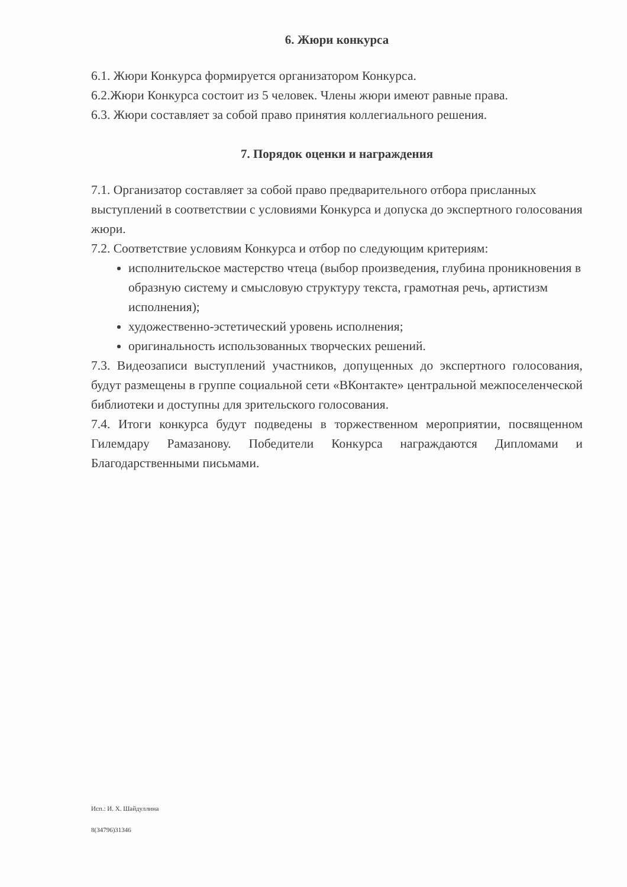6. Жюри конкурса
6.1. Жюри Конкурса формируется организатором Конкурса.
6.2.Жюри Конкурса состоит из 5 человек. Члены жюри имеют равные права.
6.3. Жюри составляет за собой право принятия коллегиального решения.
7. Порядок оценки и награждения
7.1. Организатор составляет за собой право предварительного отбора присланных выступлений в соответствии с условиями Конкурса и допуска до экспертного голосования жюри.
7.2. Соответствие условиям Конкурса и отбор по следующим критериям:
исполнительское мастерство чтеца (выбор произведения, глубина проникновения в образную систему и смысловую структуру текста, грамотная речь, артистизм исполнения);
художественно-эстетический уровень исполнения;
оригинальность использованных творческих решений.
7.3. Видеозаписи выступлений участников, допущенных до экспертного голосования, будут размещены в группе социальной сети «ВКонтакте» центральной межпоселенческой библиотеки и доступны для зрительского голосования.
7.4. Итоги конкурса будут подведены в торжественном мероприятии, посвященном Гилемдару Рамазанову. Победители Конкурса награждаются Дипломами и Благодарственными письмами.
Исп.: И. Х. Шайдуллина
8(34796)31346